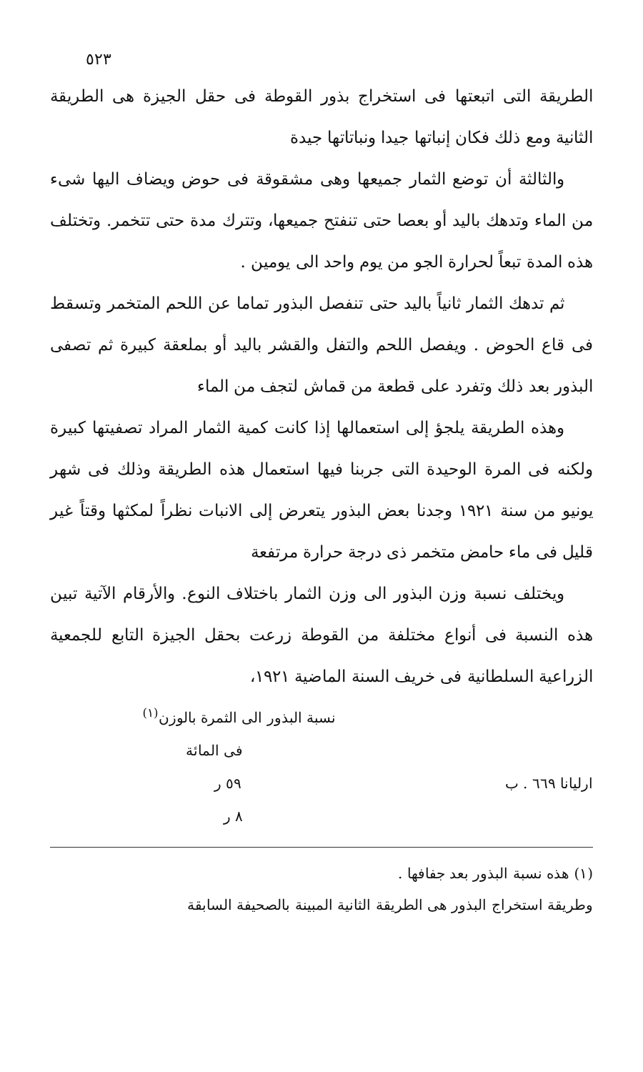٥٢٣
الطريقة التى اتبعتها فى استخراج بذور القوطة فى حقل الجيزة هى الطريقة الثانية ومع ذلك فكان إنباتها جيدا ونباتاتها جيدة
والثالثة أن توضع الثمار جميعها وهى مشقوقة فى حوض ويضاف اليها شىء من الماء وتدهك باليد أو بعصا حتى تنفتح جميعها، وتترك مدة حتى تتخمر. وتختلف هذه المدة تبعاً لحرارة الجو من يوم واحد الى يومين .
ثم تدهك الثمار ثانياً باليد حتى تنفصل البذور تماما عن اللحم المتخمر وتسقط فى قاع الحوض . ويفصل اللحم والتفل والقشر باليد أو بملعقة كبيرة ثم تصفى البذور بعد ذلك وتفرد على قطعة من قماش لتجف من الماء
وهذه الطريقة يلجؤ إلى استعمالها إذا كانت كمية الثمار المراد تصفيتها كبيرة ولكنه فى المرة الوحيدة التى جربنا فيها استعمال هذه الطريقة وذلك فى شهر يونيو من سنة ١٩٢١ وجدنا بعض البذور يتعرض إلى الانبات نظراً لمكثها وقتاً غير قليل فى ماء حامض متخمر ذى درجة حرارة مرتفعة
ويختلف نسبة وزن البذور الى وزن الثمار باختلاف النوع. والأرقام الآتية تبين هذه النسبة فى أنواع مختلفة من القوطة زرعت بحقل الجيزة التابع للجمعية الزراعية السلطانية فى خريف السنة الماضية ١٩٢١،
نسبة البذور الى الثمرة بالوزن<sup>(١)</sup>
فى المائة
ارليانا ٦٦٩ . ب ٥٩ ر
٨ ر
(١) هذه نسبة البذور بعد جفافها .
وطريقة استخراج البذور هى الطريقة الثانية المبينة بالصحيفة السابقة